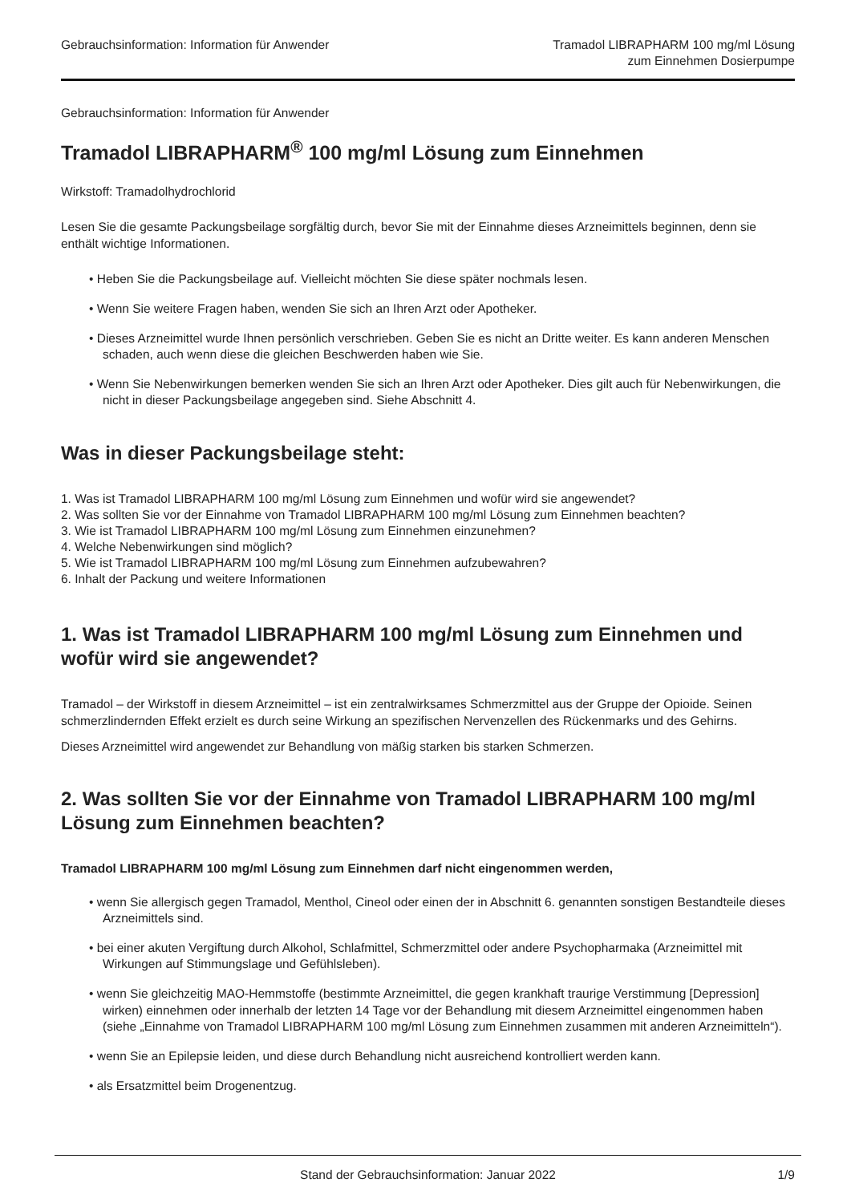Gebrauchsinformation: Information für Anwender
Tramadol LIBRAPHARM 100 mg/ml Lösung
zum Einnehmen Dosierpumpe
Gebrauchsinformation: Information für Anwender
Tramadol LIBRAPHARM<sup>®</sup> 100 mg/ml Lösung zum Einnehmen
Wirkstoff: Tramadolhydrochlorid
Lesen Sie die gesamte Packungsbeilage sorgfältig durch, bevor Sie mit der Einnahme dieses Arzneimittels beginnen, denn sie enthält wichtige Informationen.
• Heben Sie die Packungsbeilage auf. Vielleicht möchten Sie diese später nochmals lesen.
• Wenn Sie weitere Fragen haben, wenden Sie sich an Ihren Arzt oder Apotheker.
• Dieses Arzneimittel wurde Ihnen persönlich verschrieben. Geben Sie es nicht an Dritte weiter. Es kann anderen Menschen schaden, auch wenn diese die gleichen Beschwerden haben wie Sie.
• Wenn Sie Nebenwirkungen bemerken wenden Sie sich an Ihren Arzt oder Apotheker. Dies gilt auch für Nebenwirkungen, die nicht in dieser Packungsbeilage angegeben sind. Siehe Abschnitt 4.
Was in dieser Packungsbeilage steht:
1. Was ist Tramadol LIBRAPHARM 100 mg/ml Lösung zum Einnehmen und wofür wird sie angewendet?
2. Was sollten Sie vor der Einnahme von Tramadol LIBRAPHARM 100 mg/ml Lösung zum Einnehmen beachten?
3. Wie ist Tramadol LIBRAPHARM 100 mg/ml Lösung zum Einnehmen einzunehmen?
4. Welche Nebenwirkungen sind möglich?
5. Wie ist Tramadol LIBRAPHARM 100 mg/ml Lösung zum Einnehmen aufzubewahren?
6. Inhalt der Packung und weitere Informationen
1. Was ist Tramadol LIBRAPHARM 100 mg/ml Lösung zum Einnehmen und wofür wird sie angewendet?
Tramadol – der Wirkstoff in diesem Arzneimittel – ist ein zentralwirksames Schmerzmittel aus der Gruppe der Opioide. Seinen schmerzlindernden Effekt erzielt es durch seine Wirkung an spezifischen Nervenzellen des Rückenmarks und des Gehirns.
Dieses Arzneimittel wird angewendet zur Behandlung von mäßig starken bis starken Schmerzen.
2. Was sollten Sie vor der Einnahme von Tramadol LIBRAPHARM 100 mg/ml Lösung zum Einnehmen beachten?
Tramadol LIBRAPHARM 100 mg/ml Lösung zum Einnehmen darf nicht eingenommen werden,
• wenn Sie allergisch gegen Tramadol, Menthol, Cineol oder einen der in Abschnitt 6. genannten sonstigen Bestandteile dieses Arzneimittels sind.
• bei einer akuten Vergiftung durch Alkohol, Schlafmittel, Schmerzmittel oder andere Psychopharmaka (Arzneimittel mit Wirkungen auf Stimmungslage und Gefühlsleben).
• wenn Sie gleichzeitig MAO-Hemmstoffe (bestimmte Arzneimittel, die gegen krankhaft traurige Verstimmung [Depression] wirken) einnehmen oder innerhalb der letzten 14 Tage vor der Behandlung mit diesem Arzneimittel eingenommen haben (siehe „Einnahme von Tramadol LIBRAPHARM 100 mg/ml Lösung zum Einnehmen zusammen mit anderen Arzneimitteln“).
• wenn Sie an Epilepsie leiden, und diese durch Behandlung nicht ausreichend kontrolliert werden kann.
• als Ersatzmittel beim Drogenentzug.
Stand der Gebrauchsinformation: Januar 2022 1/9